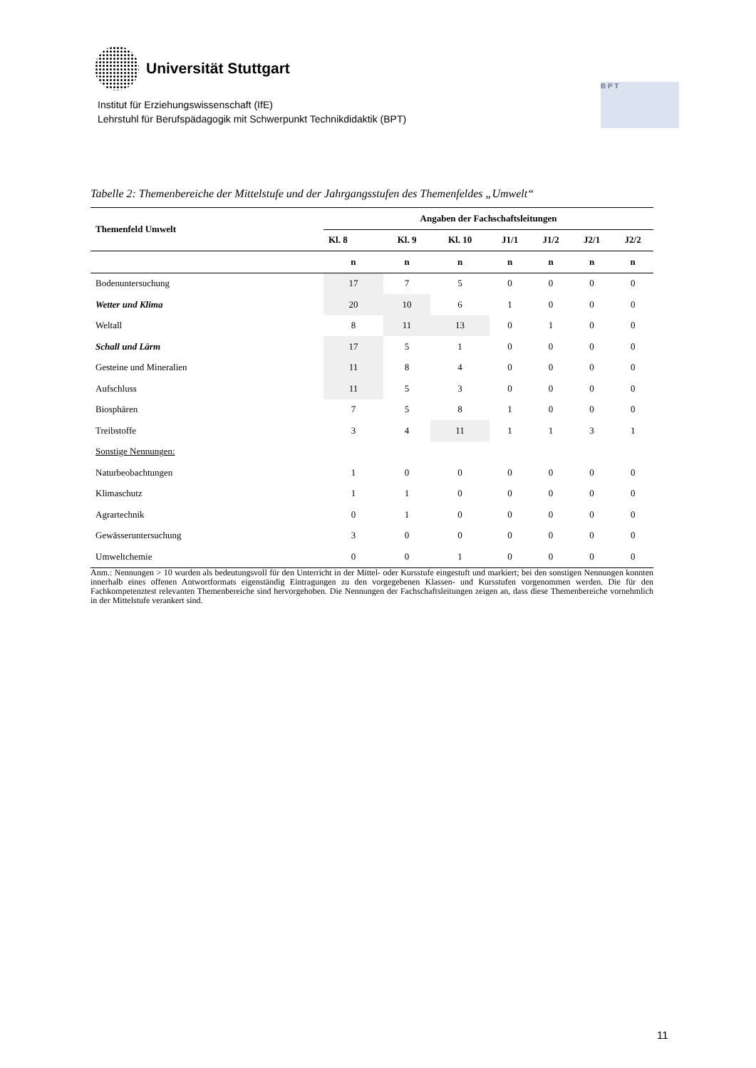Universität Stuttgart
Institut für Erziehungswissenschaft (IfE)
Lehrstuhl für Berufspädagogik mit Schwerpunkt Technikdidaktik (BPT)
B P T
Tabelle 2: Themenbereiche der Mittelstufe und der Jahrgangsstufen des Themenfeldes „Umwelt“
| Themenfeld Umwelt | Angaben der Fachschaftsleitungen | | | | | | |
| --- | --- | --- | --- | --- | --- | --- | --- |
| | Kl. 8 | Kl. 9 | Kl. 10 | J1/1 | J1/2 | J2/1 | J2/2 |
| | n | n | n | n | n | n | n |
| Bodenuntersuchung | 17 | 7 | 5 | 0 | 0 | 0 | 0 |
| Wetter und Klima | 20 | 10 | 6 | 1 | 0 | 0 | 0 |
| Weltall | 8 | 11 | 13 | 0 | 1 | 0 | 0 |
| Schall und Lärm | 17 | 5 | 1 | 0 | 0 | 0 | 0 |
| Gesteine und Mineralien | 11 | 8 | 4 | 0 | 0 | 0 | 0 |
| Aufschluss | 11 | 5 | 3 | 0 | 0 | 0 | 0 |
| Biosphären | 7 | 5 | 8 | 1 | 0 | 0 | 0 |
| Treibstoffe | 3 | 4 | 11 | 1 | 1 | 3 | 1 |
| Sonstige Nennungen: | | | | | | | |
| Naturbeobachtungen | 1 | 0 | 0 | 0 | 0 | 0 | 0 |
| Klimaschutz | 1 | 1 | 0 | 0 | 0 | 0 | 0 |
| Agrartechnik | 0 | 1 | 0 | 0 | 0 | 0 | 0 |
| Gewässeruntersuchung | 3 | 0 | 0 | 0 | 0 | 0 | 0 |
| Umweltchemie | 0 | 0 | 1 | 0 | 0 | 0 | 0 |
Anm.: Nennungen > 10 wurden als bedeutungsvoll für den Unterricht in der Mittel- oder Kursstufe eingestuft und markiert; bei den sonstigen Nennungen konnten innerhalb eines offenen Antwortformats eigenständig Eintragungen zu den vorgegebenen Klassen- und Kursstufen vorgenommen werden. Die für den Fachkompetenztest relevanten Themenbereiche sind hervorgehoben. Die Nennungen der Fachschaftsleitungen zeigen an, dass diese Themenbereiche vornehmlich in der Mittelstufe verankert sind.
11